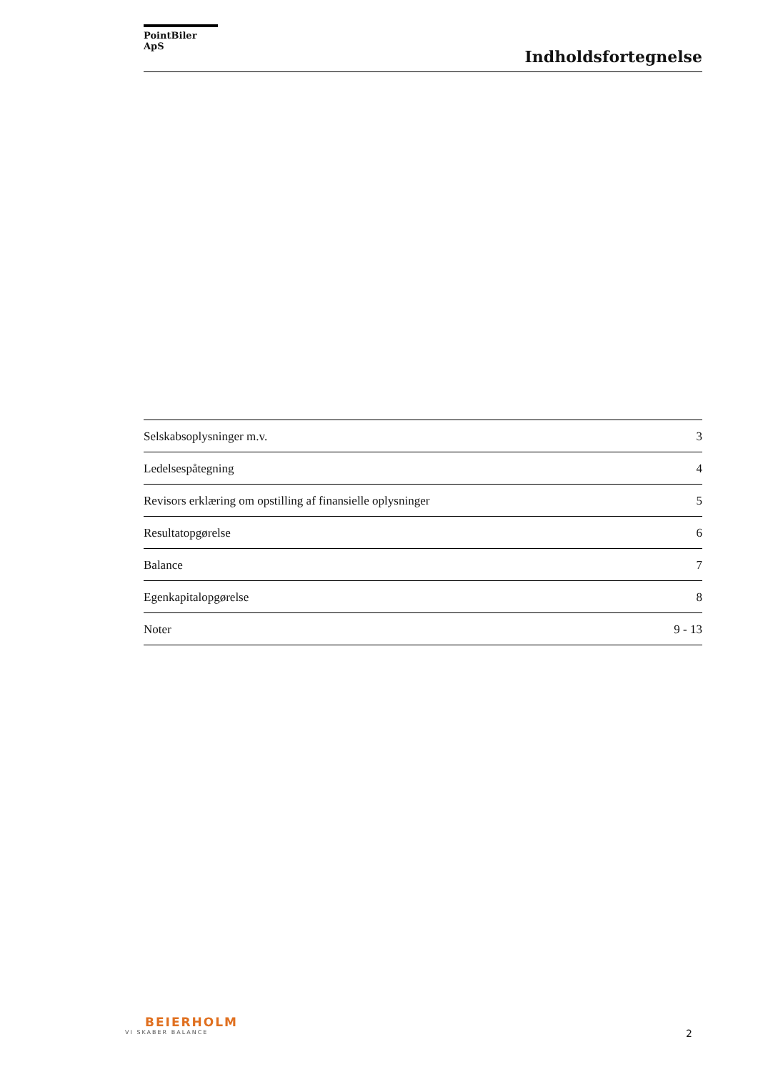PointBiler ApS
Indholdsfortegnelse
Selskabsoplysninger m.v. 3
Ledelsespåtegning 4
Revisors erklæring om opstilling af finansielle oplysninger 5
Resultatopgørelse 6
Balance 7
Egenkapitalopgørelse 8
Noter 9 - 13
BEIERHOLM
VI SKABER BALANCE
2